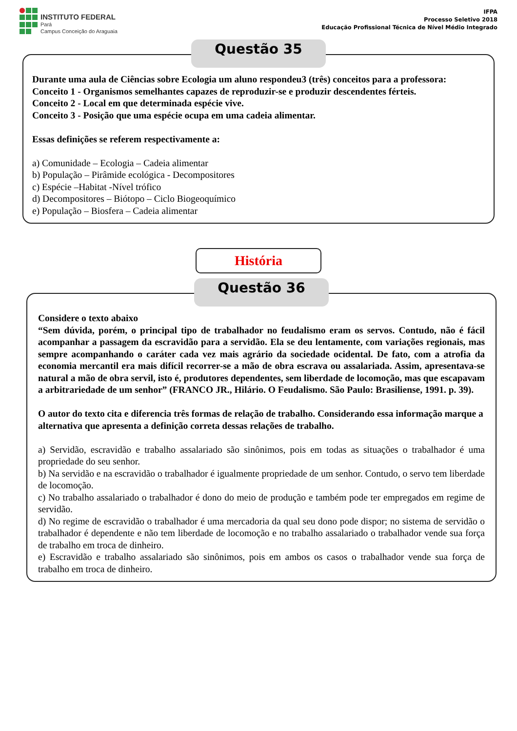INSTITUTO FEDERAL
Pará
Campus Conceição do Araguaia
IFPA
Processo Seletivo 2018
Educação Profissional Técnica de Nível Médio Integrado
Questão 35
Durante uma aula de Ciências sobre Ecologia um aluno respondeu3 (três) conceitos para a professora:
Conceito 1 - Organismos semelhantes capazes de reproduzir-se e produzir descendentes férteis.
Conceito 2 - Local em que determinada espécie vive.
Conceito 3 - Posição que uma espécie ocupa em uma cadeia alimentar.
Essas definições se referem respectivamente a:
a) Comunidade – Ecologia – Cadeia alimentar
b) População – Pirâmide ecológica - Decompositores
c) Espécie –Habitat -Nível trófico
d) Decompositores – Biótopo – Ciclo Biogeoquímico
e) População – Biosfera – Cadeia alimentar
História
Questão 36
Considere o texto abaixo
“Sem dúvida, porém, o principal tipo de trabalhador no feudalismo eram os servos. Contudo, não é fácil acompanhar a passagem da escravidão para a servidão. Ela se deu lentamente, com variações regionais, mas sempre acompanhando o caráter cada vez mais agrário da sociedade ocidental. De fato, com a atrofia da economia mercantil era mais difícil recorrer-se a mão de obra escrava ou assalariada. Assim, apresentava-se natural a mão de obra servil, isto é, produtores dependentes, sem liberdade de locomoção, mas que escapavam a arbitrariedade de um senhor” (FRANCO JR., Hilário. O Feudalismo. São Paulo: Brasiliense, 1991. p. 39).
O autor do texto cita e diferencia três formas de relação de trabalho. Considerando essa informação marque a alternativa que apresenta a definição correta dessas relações de trabalho.
a) Servidão, escravidão e trabalho assalariado são sinônimos, pois em todas as situações o trabalhador é uma propriedade do seu senhor.
b) Na servidão e na escravidão o trabalhador é igualmente propriedade de um senhor. Contudo, o servo tem liberdade de locomoção.
c) No trabalho assalariado o trabalhador é dono do meio de produção e também pode ter empregados em regime de servidão.
d) No regime de escravidão o trabalhador é uma mercadoria da qual seu dono pode dispor; no sistema de servidão o trabalhador é dependente e não tem liberdade de locomoção e no trabalho assalariado o trabalhador vende sua força de trabalho em troca de dinheiro.
e) Escravidão e trabalho assalariado são sinônimos, pois em ambos os casos o trabalhador vende sua força de trabalho em troca de dinheiro.